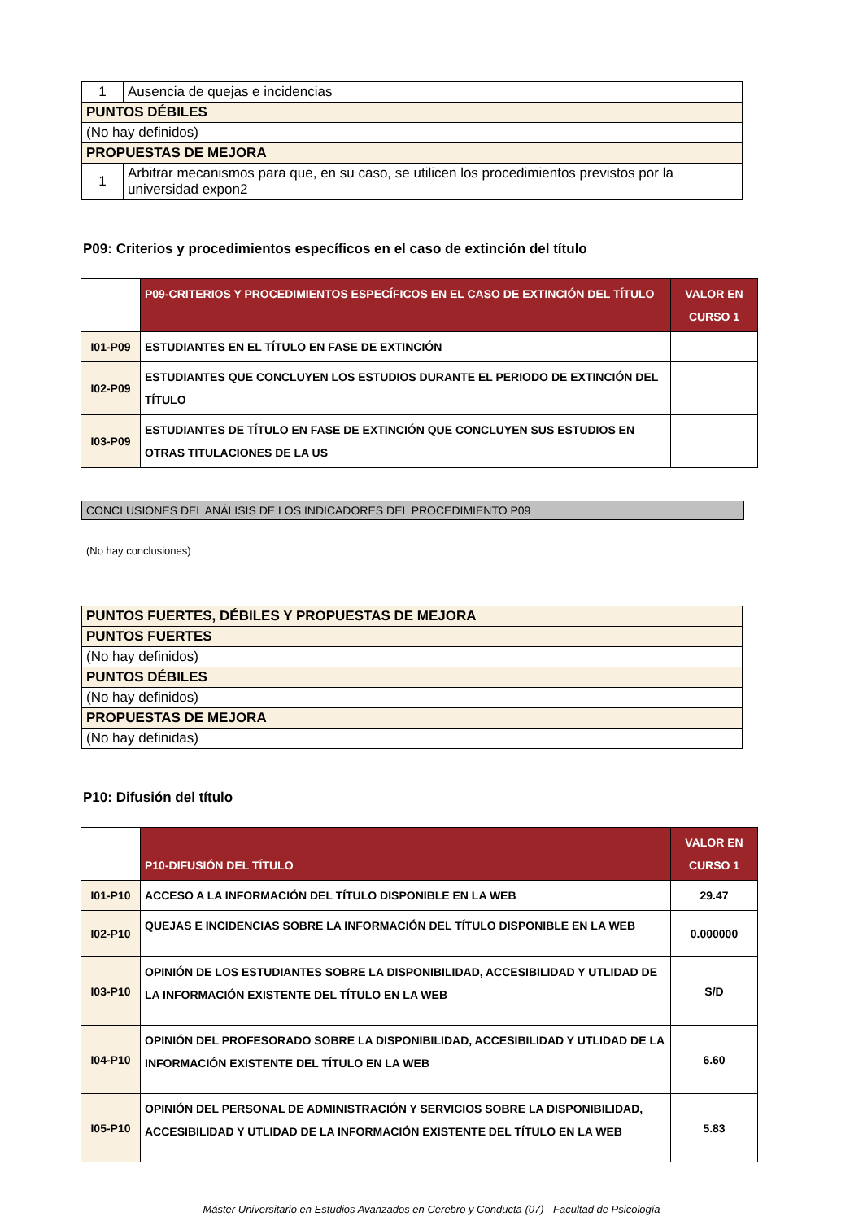| 1 | Ausencia de quejas e incidencias |
| PUNTOS DÉBILES | |
| (No hay definidos) | |
| PROPUESTAS DE MEJORA | |
| 1 | Arbitrar mecanismos para que, en su caso, se utilicen los procedimientos previstos por la universidad expon2 |
P09: Criterios y procedimientos específicos en el caso de extinción del título
| | P09-CRITERIOS Y PROCEDIMIENTOS ESPECÍFICOS EN EL CASO DE EXTINCIÓN DEL TÍTULO | VALOR EN CURSO 1 |
| I01-P09 | ESTUDIANTES EN EL TÍTULO EN FASE DE EXTINCIÓN | |
| I02-P09 | ESTUDIANTES QUE CONCLUYEN LOS ESTUDIOS DURANTE EL PERIODO DE EXTINCIÓN DEL TÍTULO | |
| I03-P09 | ESTUDIANTES DE TÍTULO EN FASE DE EXTINCIÓN QUE CONCLUYEN SUS ESTUDIOS EN OTRAS TITULACIONES DE LA US | |
CONCLUSIONES DEL ANÁLISIS DE LOS INDICADORES DEL PROCEDIMIENTO P09
(No hay conclusiones)
| PUNTOS FUERTES, DÉBILES Y PROPUESTAS DE MEJORA |
| PUNTOS FUERTES |
| (No hay definidos) |
| PUNTOS DÉBILES |
| (No hay definidos) |
| PROPUESTAS DE MEJORA |
| (No hay definidas) |
P10: Difusión del título
| | P10-DIFUSIÓN DEL TÍTULO | VALOR EN CURSO 1 |
| I01-P10 | ACCESO A LA INFORMACIÓN DEL TÍTULO DISPONIBLE EN LA WEB | 29.47 |
| I02-P10 | QUEJAS E INCIDENCIAS SOBRE LA INFORMACIÓN DEL TÍTULO DISPONIBLE EN LA WEB | 0.000000 |
| I03-P10 | OPINIÓN DE LOS ESTUDIANTES SOBRE LA DISPONIBILIDAD, ACCESIBILIDAD Y UTLIDAD DE LA INFORMACIÓN EXISTENTE DEL TÍTULO EN LA WEB | S/D |
| I04-P10 | OPINIÓN DEL PROFESORADO SOBRE LA DISPONIBILIDAD, ACCESIBILIDAD Y UTLIDAD DE LA INFORMACIÓN EXISTENTE DEL TÍTULO EN LA WEB | 6.60 |
| I05-P10 | OPINIÓN DEL PERSONAL DE ADMINISTRACIÓN Y SERVICIOS SOBRE LA DISPONIBILIDAD, ACCESIBILIDAD Y UTLIDAD DE LA INFORMACIÓN EXISTENTE DEL TÍTULO EN LA WEB | 5.83 |
Máster Universitario en Estudios Avanzados en Cerebro y Conducta (07) - Facultad de Psicología